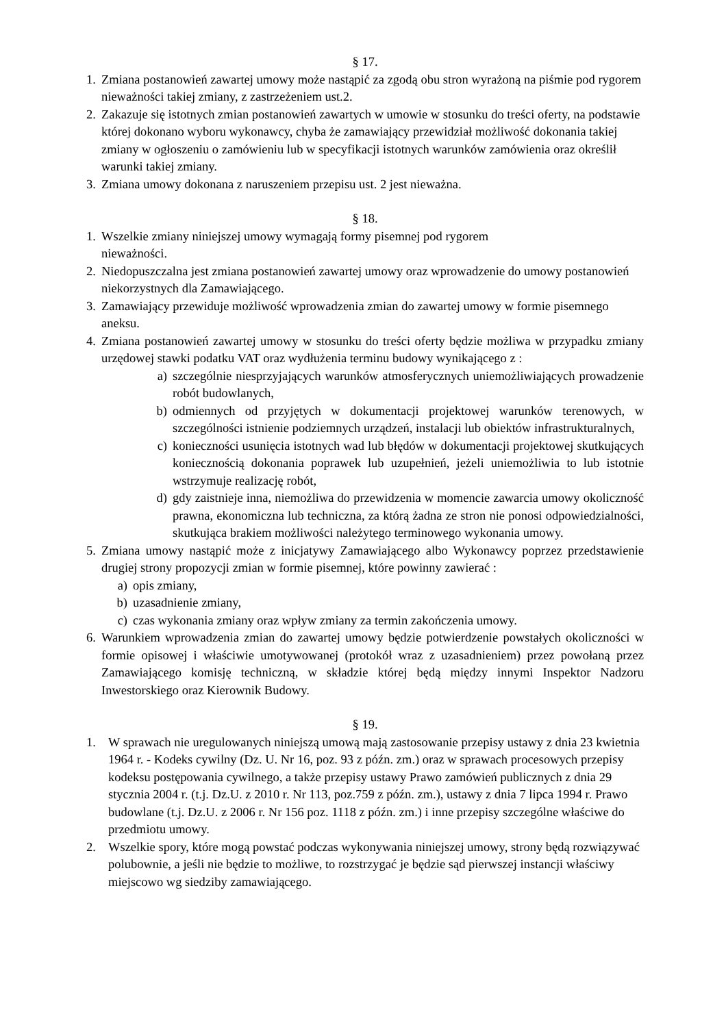§ 17.
1. Zmiana postanowień zawartej umowy może nastąpić za zgodą obu stron wyrażoną na piśmie pod rygorem nieważności takiej zmiany, z zastrzeżeniem ust.2.
2. Zakazuje się istotnych zmian postanowień zawartych w umowie w stosunku do treści oferty, na podstawie której dokonano wyboru wykonawcy, chyba że zamawiający przewidział możliwość dokonania takiej zmiany w ogłoszeniu o zamówieniu lub w specyfikacji istotnych warunków zamówienia oraz określił warunki takiej zmiany.
3. Zmiana umowy dokonana z naruszeniem przepisu ust. 2 jest nieważna.
§ 18.
1. Wszelkie zmiany niniejszej umowy wymagają formy pisemnej pod rygorem
nieważności.
2. Niedopuszczalna jest zmiana postanowień zawartej umowy oraz wprowadzenie do umowy postanowień niekorzystnych dla Zamawiającego.
3. Zamawiający przewiduje możliwość wprowadzenia zmian do zawartej umowy w formie pisemnego aneksu.
4. Zmiana postanowień zawartej umowy w stosunku do treści oferty będzie możliwa w przypadku zmiany urzędowej stawki podatku VAT oraz wydłużenia terminu budowy wynikającego z :
a) szczególnie niesprzyjających warunków atmosferycznych uniemożliwiających prowadzenie robót budowlanych,
b) odmiennych od przyjętych w dokumentacji projektowej warunków terenowych, w szczególności istnienie podziemnych urządzeń, instalacji lub obiektów infrastrukturalnych,
c) konieczności usunięcia istotnych wad lub błędów w dokumentacji projektowej skutkujących koniecznością dokonania poprawek lub uzupełnień, jeżeli uniemożliwia to lub istotnie wstrzymuje realizację robót,
d) gdy zaistnieje inna, niemożliwa do przewidzenia w momencie zawarcia umowy okoliczność prawna, ekonomiczna lub techniczna, za którą żadna ze stron nie ponosi odpowiedzialności, skutkująca brakiem możliwości należytego terminowego wykonania umowy.
5. Zmiana umowy nastąpić może z inicjatywy Zamawiającego albo Wykonawcy poprzez przedstawienie drugiej strony propozycji zmian w formie pisemnej, które powinny zawierać :
a) opis zmiany,
b) uzasadnienie zmiany,
c) czas wykonania zmiany oraz wpływ zmiany za termin zakończenia umowy.
6. Warunkiem wprowadzenia zmian do zawartej umowy będzie potwierdzenie powstałych okoliczności w formie opisowej i właściwie umotywowanej (protokół wraz z uzasadnieniem) przez powołaną przez Zamawiającego komisję techniczną, w składzie której będą między innymi Inspektor Nadzoru Inwestorskiego oraz Kierownik Budowy.
§ 19.
1. W sprawach nie uregulowanych niniejszą umową mają zastosowanie przepisy ustawy z dnia 23 kwietnia 1964 r. - Kodeks cywilny (Dz. U. Nr 16, poz. 93 z późn. zm.) oraz w sprawach procesowych przepisy kodeksu postępowania cywilnego, a także przepisy ustawy Prawo zamówień publicznych z dnia 29 stycznia 2004 r. (t.j. Dz.U. z 2010 r. Nr 113, poz.759 z późn. zm.), ustawy z dnia 7 lipca 1994 r. Prawo budowlane (t.j. Dz.U. z 2006 r. Nr 156 poz. 1118 z późn. zm.) i inne przepisy szczególne właściwe do przedmiotu umowy.
2. Wszelkie spory, które mogą powstać podczas wykonywania niniejszej umowy, strony będą rozwiązywać polubownie, a jeśli nie będzie to możliwe, to rozstrzygać je będzie sąd pierwszej instancji właściwy miejscowo wg siedziby zamawiającego.